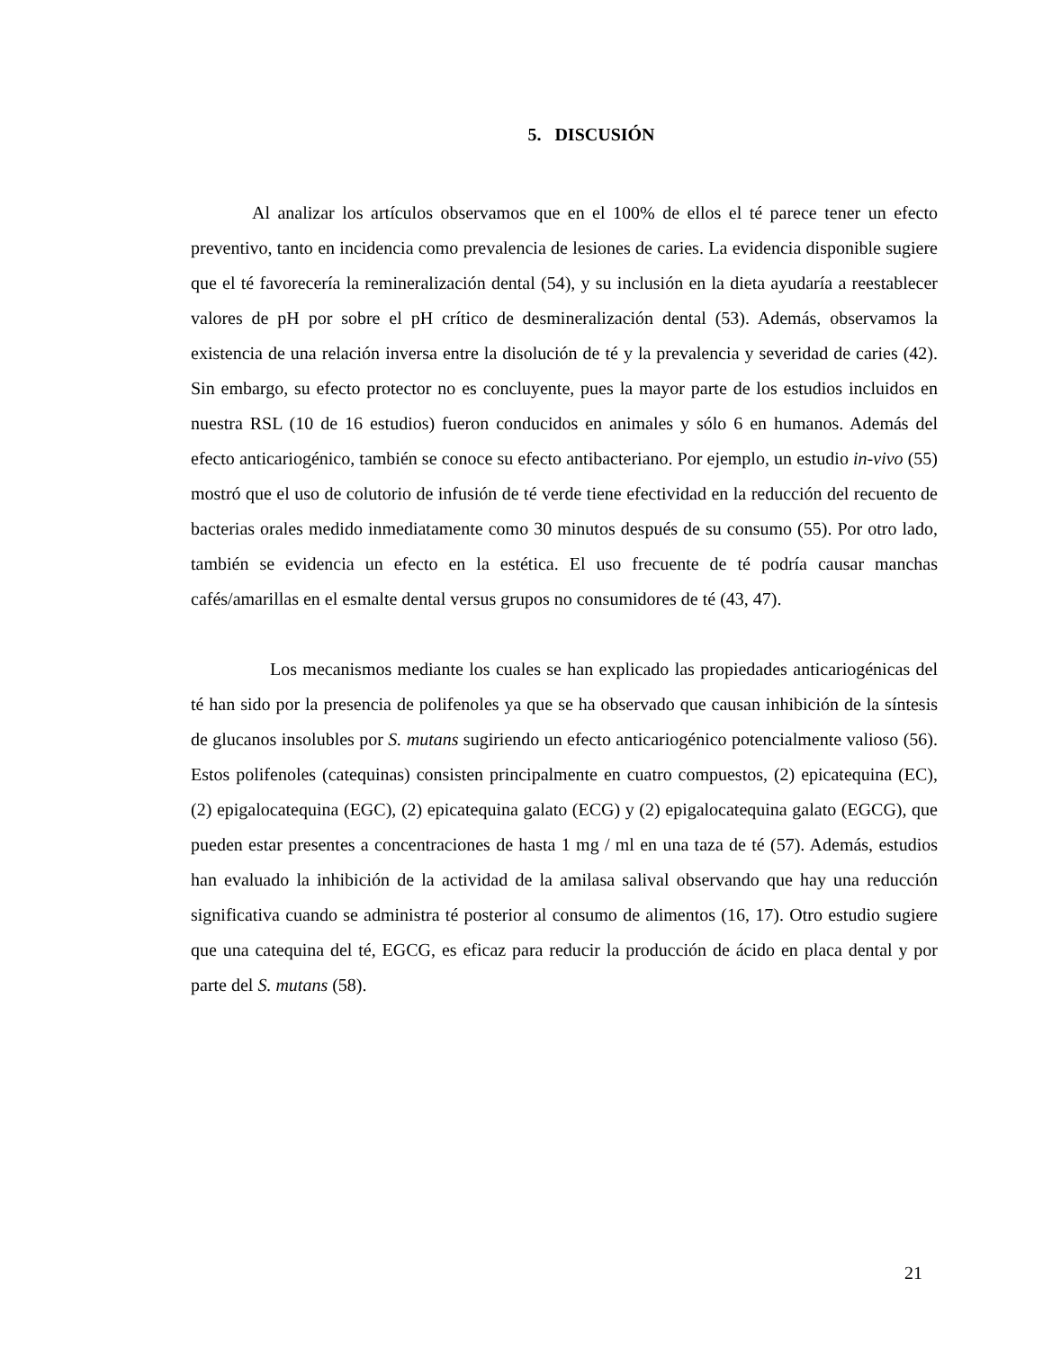5. DISCUSIÓN
Al analizar los artículos observamos que en el 100% de ellos el té parece tener un efecto preventivo, tanto en incidencia como prevalencia de lesiones de caries. La evidencia disponible sugiere que el té favorecería la remineralización dental (54), y su inclusión en la dieta ayudaría a reestablecer valores de pH por sobre el pH crítico de desmineralización dental (53). Además, observamos la existencia de una relación inversa entre la disolución de té y la prevalencia y severidad de caries (42). Sin embargo, su efecto protector no es concluyente, pues la mayor parte de los estudios incluidos en nuestra RSL (10 de 16 estudios) fueron conducidos en animales y sólo 6 en humanos. Además del efecto anticariogénico, también se conoce su efecto antibacteriano. Por ejemplo, un estudio in-vivo (55) mostró que el uso de colutorio de infusión de té verde tiene efectividad en la reducción del recuento de bacterias orales medido inmediatamente como 30 minutos después de su consumo (55). Por otro lado, también se evidencia un efecto en la estética. El uso frecuente de té podría causar manchas cafés/amarillas en el esmalte dental versus grupos no consumidores de té (43, 47).
Los mecanismos mediante los cuales se han explicado las propiedades anticariogénicas del té han sido por la presencia de polifenoles ya que se ha observado que causan inhibición de la síntesis de glucanos insolubles por S. mutans sugiriendo un efecto anticariogénico potencialmente valioso (56). Estos polifenoles (catequinas) consisten principalmente en cuatro compuestos, (2) epicatequina (EC), (2) epigalocatequina (EGC), (2) epicatequina galato (ECG) y (2) epigalocatequina galato (EGCG), que pueden estar presentes a concentraciones de hasta 1 mg / ml en una taza de té (57). Además, estudios han evaluado la inhibición de la actividad de la amilasa salival observando que hay una reducción significativa cuando se administra té posterior al consumo de alimentos (16, 17). Otro estudio sugiere que una catequina del té, EGCG, es eficaz para reducir la producción de ácido en placa dental y por parte del S. mutans (58).
21